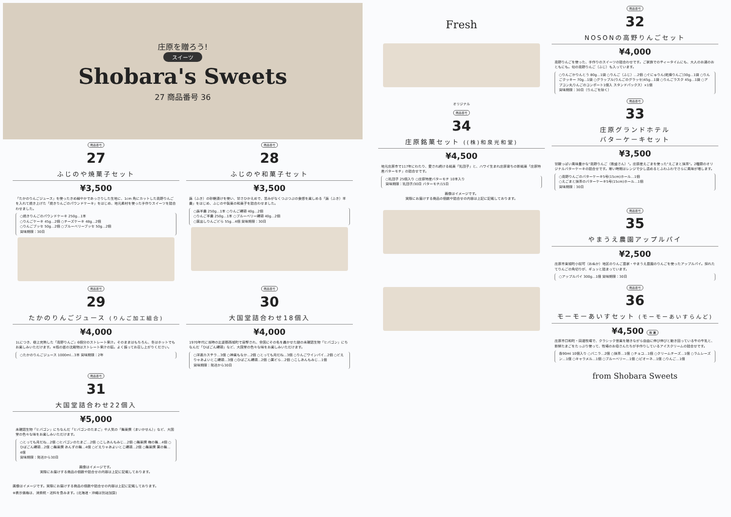庄原を贈ろう!
スイーツ
Shobara's Sweets
27 商品番号 36
商品番号
27
ふじのや焼菓子セット
¥3,500
「たかのりんごジュース」を使ったきめ細やかであっさりした生地に、1cm 角にカットした高野りんごを入れて焼き上げた「焼きりんごのパウンドケーキ」をはじめ、地元素材を使った手作りスイーツを詰合わせました。
○焼きりんごのパウンドケーキ 250g…1本
○りんごケーキ 45g…2個 ○チーズケーキ 48g…2個
○りんごブッセ 50g…2個 ○ブルーベリーブッセ 50g…2個
賞味期限：30日
商品番号
28
ふじのや和菓子セット
¥3,500
蕗（ふき）の砂糖漬けを使い、甘さひかえめで、苦みがなくつぶつぶの食感を楽しめる「蕗（ふき）羊羹」をはじめ、ふじのや製菓の和菓子を詰合わせました。
○蕗羊羹 250g…1本 ○りんご饅頭 40g…2個
○りんご羊羹 250g…1本 ○ブルーベリー饅頭 40g…2個
○窯出しりんごどら 55g…4個 賞味期限：30日
商品番号
29
たかのりんごジュース (りんご加工組合)
¥4,000
1Lにつき、樹上完熟した「高野りんご」6個分のストレート果汁。そのままはもちろん、冬はホットでもお楽しみいただけます。※瓶の底の沈殿物はストレート果汁の証。よく振ってお召し上がりください。
○たかのりんごジュース 1000ml…3本 賞味期限：2年
商品番号
30
大国堂詰合わせ18個入
¥4,000
1970年代に当時の比婆郡西城町で目撃され、全国にその名を轟かせた謎の未確認生物「ヒバゴン」にちなんだ「ひばごん饅頭」など、大国堂の色々な味をお楽しみいただけます。
○洋酒カステラ…3個 ○神楽もなか…2個 ○とっても月だね…3個 ○りんごワインパイ…2個 ○どえりゃあよいとこ饅頭…3個 ○ひばごん饅頭…2個 ○栗どら…2個 ○こしあんもみじ…1個
賞味期限：発送から30日
商品番号
31
大国堂詰合わせ22個入
¥5,000
未確認生物「ヒバゴン」にちなんだ「ヒバゴンのたまご」や人気の「舞菓撰（まいかせん）」など、大国堂の色々な味をお楽しみいただけます。
○とっても月だね…2個 ○ヒバゴンのたまご…2個 ○こしあんもみじ…2個 ○舞菓撰 梅の舞…4個 ○ひばごん饅頭…2個 ○舞菓撰 あんずの舞…4個 ○どえりゃあよいとこ饅頭…2個 ○舞菓撰 栗の舞…4個
賞味期限：発送から30日
画像はイメージです。
実際にお届けする商品の個数や詰合せの内容は上記に記載しております。
画像はイメージです。実際にお届けする商品の個数や詰合せの内容は上記に記載しております。
※表示価格は、消費税・送料を含みます。(北海道・沖縄は別途加算)
Fresh
商品番号
32
NOSONの高野りんごセット
¥4,000
高野りんごを使った、手作りのスイーツの詰合わせです。ご家族でのティータイムにも、大人のお酒のおともにも。旬の高野りんご（ふじ）も入っています。
○りんごかりんとう 80g…1袋 ○りんご（ふじ）…2個 ○ぐにゅりん(乾燥りんご)30g…1袋 ○りんごクッキー 70g…1袋 ○グラップル(りんごのグラッセ)45g…1袋 ○りんごラスク 45g…1袋 ○アプコン丸りんごのコンポート1個入 スタンドパックス）×1個
賞味期限：30日（りんごを除く）
オリジナル
商品番号
34
庄原銘菓セット ((株)和泉光和堂)
¥4,500
地元庄原市で117年にわたり、愛され続ける銘菓「乳団子」と、ハワイ生まれ庄原育ちの新銘菓「庄原特産バターモチ」の詰合せです。
○乳団子 25個入り ○庄原特産バターモチ 10本入り
賞味期限：乳団子/30日 バターモチ/15日
画像はイメージです。
実際にお届けする商品の個数や詰合せの内容は上記に記載しております。
商品番号
33
庄原グランドホテル
バターケーキセット
¥3,500
甘酸っぱい風味豊かな"高野りんご（敦盛さん）"。庄原産えごまを使った"えごまと抹茶"。2種類のオリジナルバターケーキの詰合せです。寒い時期はレンジで少し温めるとふわふわでさらに風味が増します。
○高野りんごのバターケーキ5号(15cm)ホール…1個
○えごまと抹茶のバターケーキ5号(15cm)ホール…1個
賞味期限：30日
商品番号
35
やまうえ農園アップルパイ
¥2,500
庄原市東城町小奴可（おぬか）地区のりんご農家・やまうえ農園のりんごを使ったアップルパイ。採れたてりんごの角切りが、ギュッと詰まっています。
○アップルパイ 300g…1個 賞味期限：30日
商品番号
36
モーモーあいすセット (モーモーあいすらんど)
¥4,500 冷 凍
庄原市口和町・田邊牧場で、クラシック音楽を聴きながら自由に伸び伸びと動き回っている牛の牛乳と、新鮮たまごをたっぷり使って、牧場のお母さんたちが手作りしているアイスクリームの詰合せです。
各90ml 10個入り ○バニラ…2個 ○抹茶…1個 ○チョコ…1個 ○クリームチーズ…1個 ○ラムレーズン…1個 ○キャラメル…1個 ○ブルーベリー…1個 ○ピオーネ…1個 ○りんご…1個
from Shobara Sweets